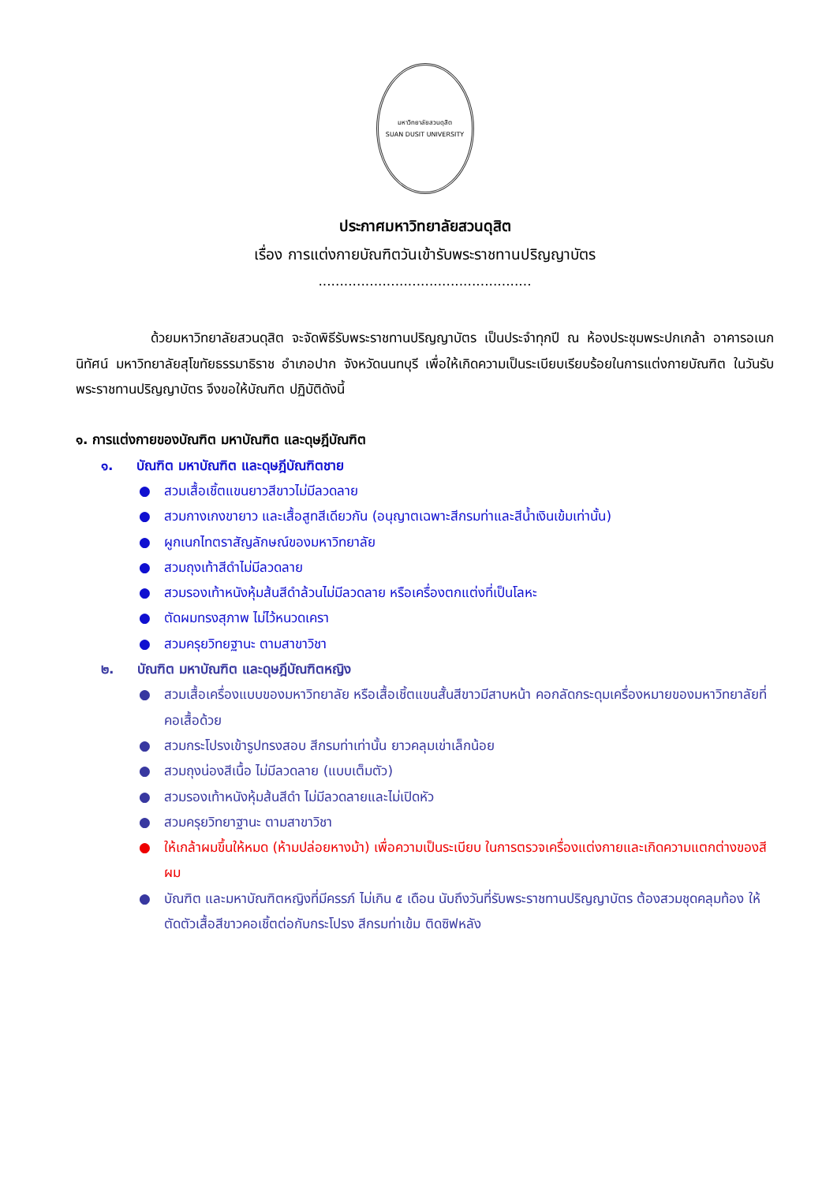มหาวิทยาลัยสวนดุสิต
SUAN DUSIT UNIVERSITY
ประกาศมหาวิทยาลัยสวนดุสิต
เรื่อง การแต่งกายบัณฑิตวันเข้ารับพระราชทานปริญญาบัตร
..................................................
ด้วยมหาวิทยาลัยสวนดุสิต จะจัดพิธีรับพระราชทานปริญญาบัตร เป็นประจำทุกปี ณ ห้องประชุมพระปกเกล้า อาคารอเนกนิทัศน์ มหาวิทยาลัยสุโขทัยธรรมาธิราช อำเภอปาก จังหวัดนนทบุรี เพื่อให้เกิดความเป็นระเบียบเรียบร้อยในการแต่งกายบัณฑิต ในวันรับพระราชทานปริญญาบัตร จึงขอให้บัณฑิต ปฏิบัติดังนี้
๑. การแต่งกายของบัณฑิต มหาบัณฑิต และดุษฎีบัณฑิต
๑. บัณฑิต มหาบัณฑิต และดุษฎีบัณฑิตชาย
● สวมเสื้อเชิ้ตแขนยาวสีขาวไม่มีลวดลาย
● สวมกางเกงขายาว และเสื้อสูทสีเดียวกัน (อนุญาตเฉพาะสีกรมท่าและสีน้ำเงินเข้มเท่านั้น)
● ผูกเนกไทตราสัญลักษณ์ของมหาวิทยาลัย
● สวมถุงเท้าสีดำไม่มีลวดลาย
● สวมรองเท้าหนังหุ้มส้นสีดำล้วนไม่มีลวดลาย หรือเครื่องตกแต่งที่เป็นโลหะ
● ตัดผมทรงสุภาพ ไม่ไว้หนวดเครา
● สวมครุยวิทยฐานะ ตามสาขาวิชา
๒. บัณฑิต มหาบัณฑิต และดุษฎีบัณฑิตหญิง
● สวมเสื้อเครื่องแบบของมหาวิทยาลัย หรือเสื้อเชิ้ตแขนสั้นสีขาวมีสาบหน้า คอกลัดกระดุมเครื่องหมายของมหาวิทยาลัยที่คอเสื้อด้วย
● สวมกระโปรงเข้ารูปทรงสอบ สีกรมท่าเท่านั้น ยาวคลุมเข่าเล็กน้อย
● สวมถุงน่องสีเนื้อ ไม่มีลวดลาย (แบบเต็มตัว)
● สวมรองเท้าหนังหุ้มส้นสีดำ ไม่มีลวดลายและไม่เปิดหัว
● สวมครุยวิทยาฐานะ ตามสาขาวิชา
● ให้เกล้าผมขึ้นให้หมด (ห้ามปล่อยหางม้า) เพื่อความเป็นระเบียบ ในการตรวจเครื่องแต่งกายและเกิดความแตกต่างของสีผม
● บัณฑิต และมหาบัณฑิตหญิงที่มีครรภ์ ไม่เกิน ๕ เดือน นับถึงวันที่รับพระราชทานปริญญาบัตร ต้องสวมชุดคลุมท้อง ให้ตัดตัวเสื้อสีขาวคอเชิ้ตต่อกับกระโปรง สีกรมท่าเข้ม ติดซิฟหลัง